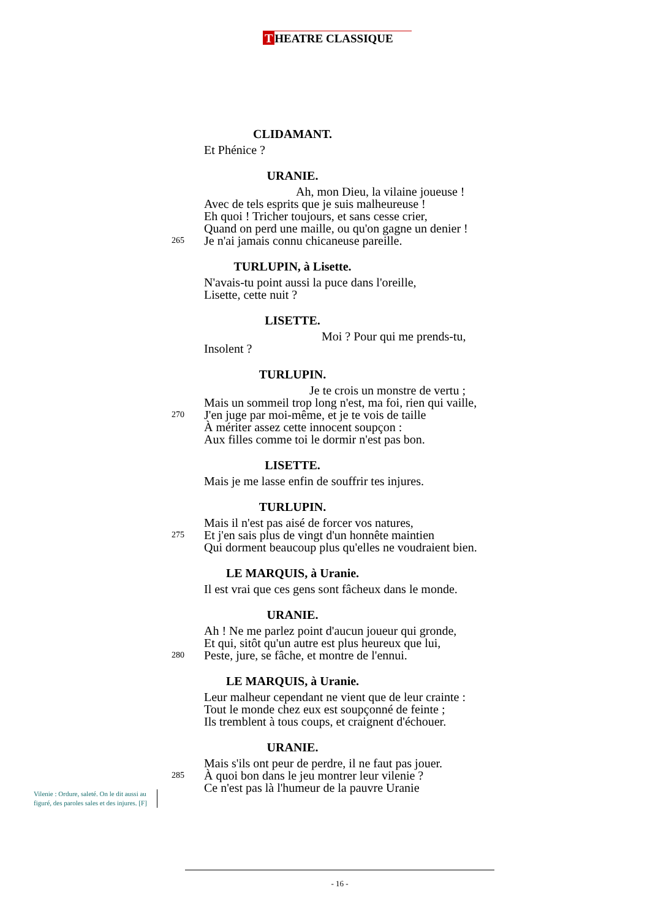T HEATRE CLASSIQUE
CLIDAMANT.
Et Phénice ?
URANIE.
Ah, mon Dieu, la vilaine joueuse !
Avec de tels esprits que je suis malheureuse !
Eh quoi ! Tricher toujours, et sans cesse crier,
Quand on perd une maille, ou qu'on gagne un denier !
265 Je n'ai jamais connu chicaneuse pareille.
TURLUPIN, à Lisette.
N'avais-tu point aussi la puce dans l'oreille,
Lisette, cette nuit ?
LISETTE.
Moi ? Pour qui me prends-tu,
Insolent ?
TURLUPIN.
Je te crois un monstre de vertu ;
Mais un sommeil trop long n'est, ma foi, rien qui vaille,
270 J'en juge par moi-même, et je te vois de taille
À mériter assez cette innocent soupçon :
Aux filles comme toi le dormir n'est pas bon.
LISETTE.
Mais je me lasse enfin de souffrir tes injures.
TURLUPIN.
Mais il n'est pas aisé de forcer vos natures,
275 Et j'en sais plus de vingt d'un honnête maintien
Qui dorment beaucoup plus qu'elles ne voudraient bien.
LE MARQUIS, à Uranie.
Il est vrai que ces gens sont fâcheux dans le monde.
URANIE.
Ah ! Ne me parlez point d'aucun joueur qui gronde,
Et qui, sitôt qu'un autre est plus heureux que lui,
280 Peste, jure, se fâche, et montre de l'ennui.
LE MARQUIS, à Uranie.
Leur malheur cependant ne vient que de leur crainte :
Tout le monde chez eux est soupçonné de feinte ;
Ils tremblent à tous coups, et craignent d'échouer.
URANIE.
Mais s'ils ont peur de perdre, il ne faut pas jouer.
285 À quoi bon dans le jeu montrer leur vilenie ?
Ce n'est pas là l'humeur de la pauvre Uranie
Vilenie : Ordure, saleté. On le dit aussi au figuré, des paroles sales et des injures. [F]
- 16 -